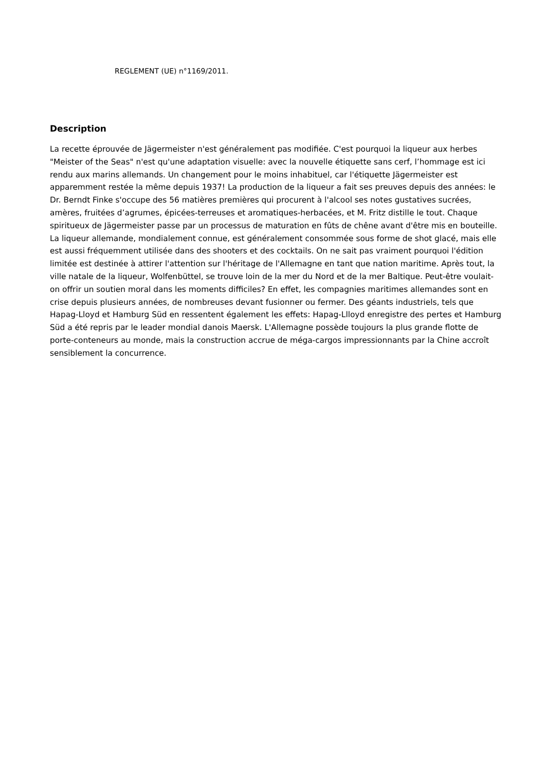REGLEMENT (UE) n°1169/2011.
Description
La recette éprouvée de Jägermeister n'est généralement pas modifiée. C'est pourquoi la liqueur aux herbes "Meister of the Seas" n'est qu'une adaptation visuelle: avec la nouvelle étiquette sans cerf, l’hommage est ici rendu aux marins allemands. Un changement pour le moins inhabituel, car l'étiquette Jägermeister est apparemment restée la même depuis 1937! La production de la liqueur a fait ses preuves depuis des années: le Dr. Berndt Finke s'occupe des 56 matières premières qui procurent à l'alcool ses notes gustatives sucrées, amères, fruitées d’agrumes, épicées-terreuses et aromatiques-herbacées, et M. Fritz distille le tout. Chaque spiritueux de Jägermeister passe par un processus de maturation en fûts de chêne avant d'être mis en bouteille. La liqueur allemande, mondialement connue, est généralement consommée sous forme de shot glacé, mais elle est aussi fréquemment utilisée dans des shooters et des cocktails. On ne sait pas vraiment pourquoi l'édition limitée est destinée à attirer l'attention sur l'héritage de l'Allemagne en tant que nation maritime. Après tout, la ville natale de la liqueur, Wolfenbüttel, se trouve loin de la mer du Nord et de la mer Baltique. Peut-être voulait-on offrir un soutien moral dans les moments difficiles? En effet, les compagnies maritimes allemandes sont en crise depuis plusieurs années, de nombreuses devant fusionner ou fermer. Des géants industriels, tels que Hapag-Lloyd et Hamburg Süd en ressentent également les effets: Hapag-Llloyd enregistre des pertes et Hamburg Süd a été repris par le leader mondial danois Maersk. L'Allemagne possède toujours la plus grande flotte de porte-conteneurs au monde, mais la construction accrue de méga-cargos impressionnants par la Chine accroît sensiblement la concurrence.